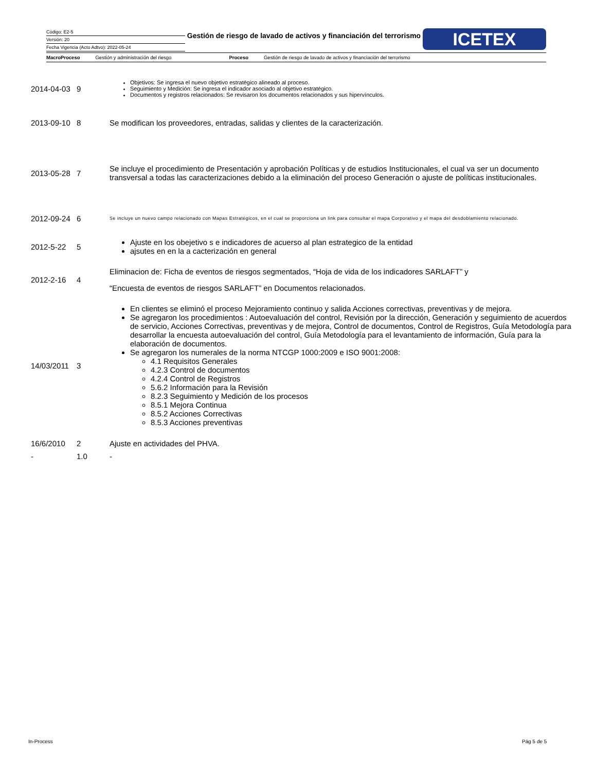Código: E2-5
Versión: 20
Fecha Vigencia (Acto Adtvo): 2022-05-24
Gestión de riesgo de lavado de activos y financiación del terrorismo
ICETEX
MacroProceso Gestión y administración del riesgo Proceso Gestión de riesgo de lavado de activos y financiación del terrorismo
| 2014-04-03 | 9 | Objetivos: Se ingresa el nuevo objetivo estratégico alineado al proceso. Seguimiento y Medición: Se ingresa el indicador asociado al objetivo estratégico. Documentos y registros relacionados: Se revisaron los documentos relacionados y sus hipervínculos. |
| 2013-09-10 | 8 | Se modifican los proveedores, entradas, salidas y clientes de la caracterización. |
| 2013-05-28 | 7 | Se incluye el procedimiento de Presentación y aprobación Políticas y de estudios Institucionales, el cual va ser un documento transversal a todas las caracterizaciones debido a la eliminación del proceso Generación o ajuste de políticas institucionales. |
| 2012-09-24 | 6 | Se incluye un nuevo campo relacionado con Mapas Estratégicos, en el cual se proporciona un link para consultar el mapa Corporativo y el mapa del desdoblamiento relacionado. |
| 2012-5-22 | 5 | Ajuste en los obejetivo s e indicadores de acuerso al plan estrategico de la entidad ajsutes en en la a cacterización en general |
| 2012-2-16 | 4 | Eliminacion de: Ficha de eventos de riesgos segmentados, “Hoja de vida de los indicadores SARLAFT” y “Encuesta de eventos de riesgos SARLAFT” en Documentos relacionados. |
| 14/03/2011 | 3 | En clientes se eliminó el proceso Mejoramiento continuo y salida Acciones correctivas, preventivas y de mejora. Se agregaron los procedimientos : Autoevaluación del control, Revisión por la dirección, Generación y seguimiento de acuerdos de servicio, Acciones Correctivas, preventivas y de mejora, Control de documentos, Control de Registros, Guía Metodología para desarrollar la encuesta autoevaluación del control, Guía Metodología para el levantamiento de información, Guía para la elaboración de documentos. Se agregaron los numerales de la norma NTCGP 1000:2009 e ISO 9001:2008: 4.1 Requisitos Generales 4.2.3 Control de documentos 4.2.4 Control de Registros 5.6.2 Información para la Revisión 8.2.3 Seguimiento y Medición de los procesos 8.5.1 Mejora Continua 8.5.2 Acciones Correctivas 8.5.3 Acciones preventivas |
| 16/6/2010 | 2 | Ajuste en actividades del PHVA. |
| - | 1.0 | - |
In-Process Pág 5 de 5